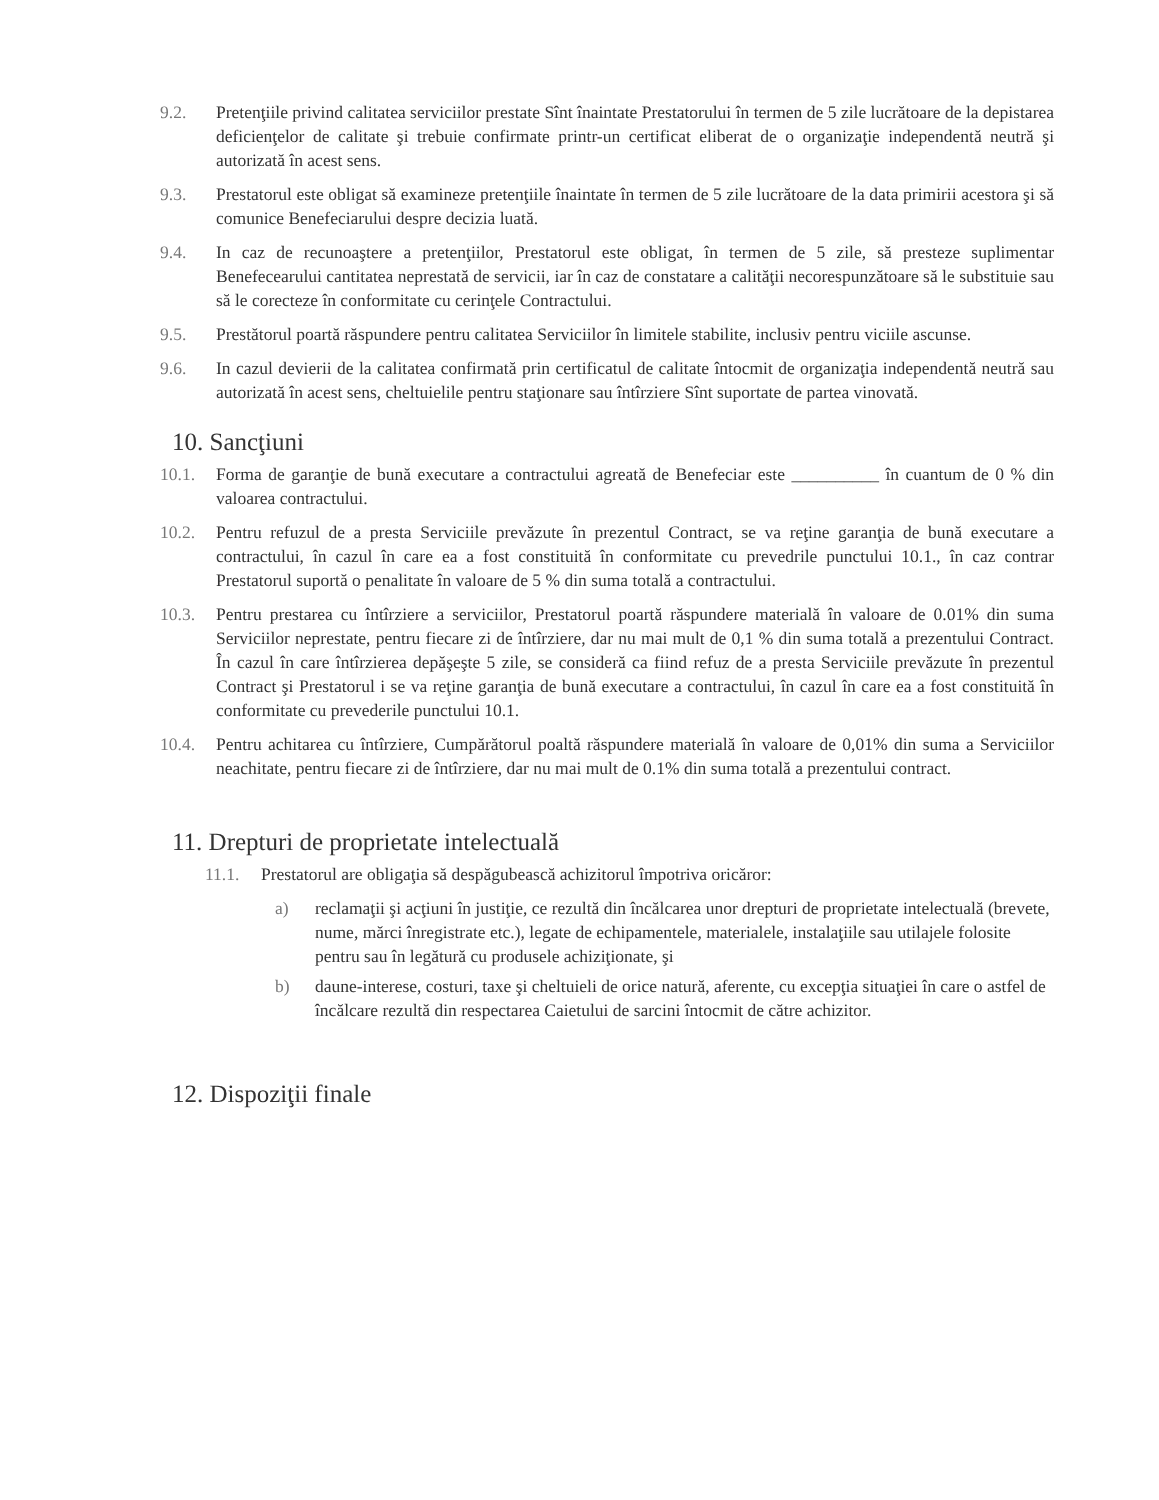9.2. Pretenţiile privind calitatea serviciilor prestate Sînt înaintate Prestatorului în termen de 5 zile lucrătoare de la depistarea deficienţelor de calitate şi trebuie confirmate printr-un certificat eliberat de o organizaţie independentă neutră şi autorizată în acest sens.
9.3. Prestatorul este obligat să examineze pretenţiile înaintate în termen de 5 zile lucrătoare de la data primirii acestora şi să comunice Benefeciarului despre decizia luată.
9.4. In caz de recunoaştere a pretenţiilor, Prestatorul este obligat, în termen de 5 zile, să presteze suplimentar Benefecearului cantitatea neprestată de servicii, iar în caz de constatare a calităţii necorespunzătoare să le substituie sau să le corecteze în conformitate cu cerinţele Contractului.
9.5. Prestătorul poartă răspundere pentru calitatea Serviciilor în limitele stabilite, inclusiv pentru viciile ascunse.
9.6. In cazul devierii de la calitatea confirmată prin certificatul de calitate întocmit de organizaţia independentă neutră sau autorizată în acest sens, cheltuielile pentru staţionare sau întîrziere Sînt suportate de partea vinovată.
10. Sancţiuni
10.1. Forma de garanţie de bună executare a contractului agreată de Benefeciar este __________ în cuantum de 0 % din valoarea contractului.
10.2. Pentru refuzul de a presta Serviciile prevăzute în prezentul Contract, se va reţine garanţia de bună executare a contractului, în cazul în care ea a fost constituită în conformitate cu prevedrile punctului 10.1., în caz contrar Prestatorul suportă o penalitate în valoare de 5 % din suma totală a contractului.
10.3. Pentru prestarea cu întîrziere a serviciilor, Prestatorul poartă răspundere materială în valoare de 0.01% din suma Serviciilor neprestate, pentru fiecare zi de întîrziere, dar nu mai mult de 0,1 % din suma totală a prezentului Contract. În cazul în care întîrzierea depăşeşte 5 zile, se consideră ca fiind refuz de a presta Serviciile prevăzute în prezentul Contract şi Prestatorul i se va reţine garanţia de bună executare a contractului, în cazul în care ea a fost constituită în conformitate cu prevederile punctului 10.1.
10.4. Pentru achitarea cu întîrziere, Cumpărătorul poaltă răspundere materială în valoare de 0,01% din suma a Serviciilor neachitate, pentru fiecare zi de întîrziere, dar nu mai mult de 0.1% din suma totală a prezentului contract.
11. Drepturi de proprietate intelectuală
11.1. Prestatorul are obligaţia să despăgubească achizitorul împotriva oricăror:
a) reclamaţii şi acţiuni în justiţie, ce rezultă din încălcarea unor drepturi de proprietate intelectuală (brevete, nume, mărci înregistrate etc.), legate de echipamentele, materialele, instalaţiile sau utilajele folosite pentru sau în legătură cu produsele achiziţionate, şi
b) daune-interese, costuri, taxe şi cheltuieli de orice natură, aferente, cu excepţia situaţiei în care o astfel de încălcare rezultă din respectarea Caietului de sarcini întocmit de către achizitor.
12. Dispoziţii finale